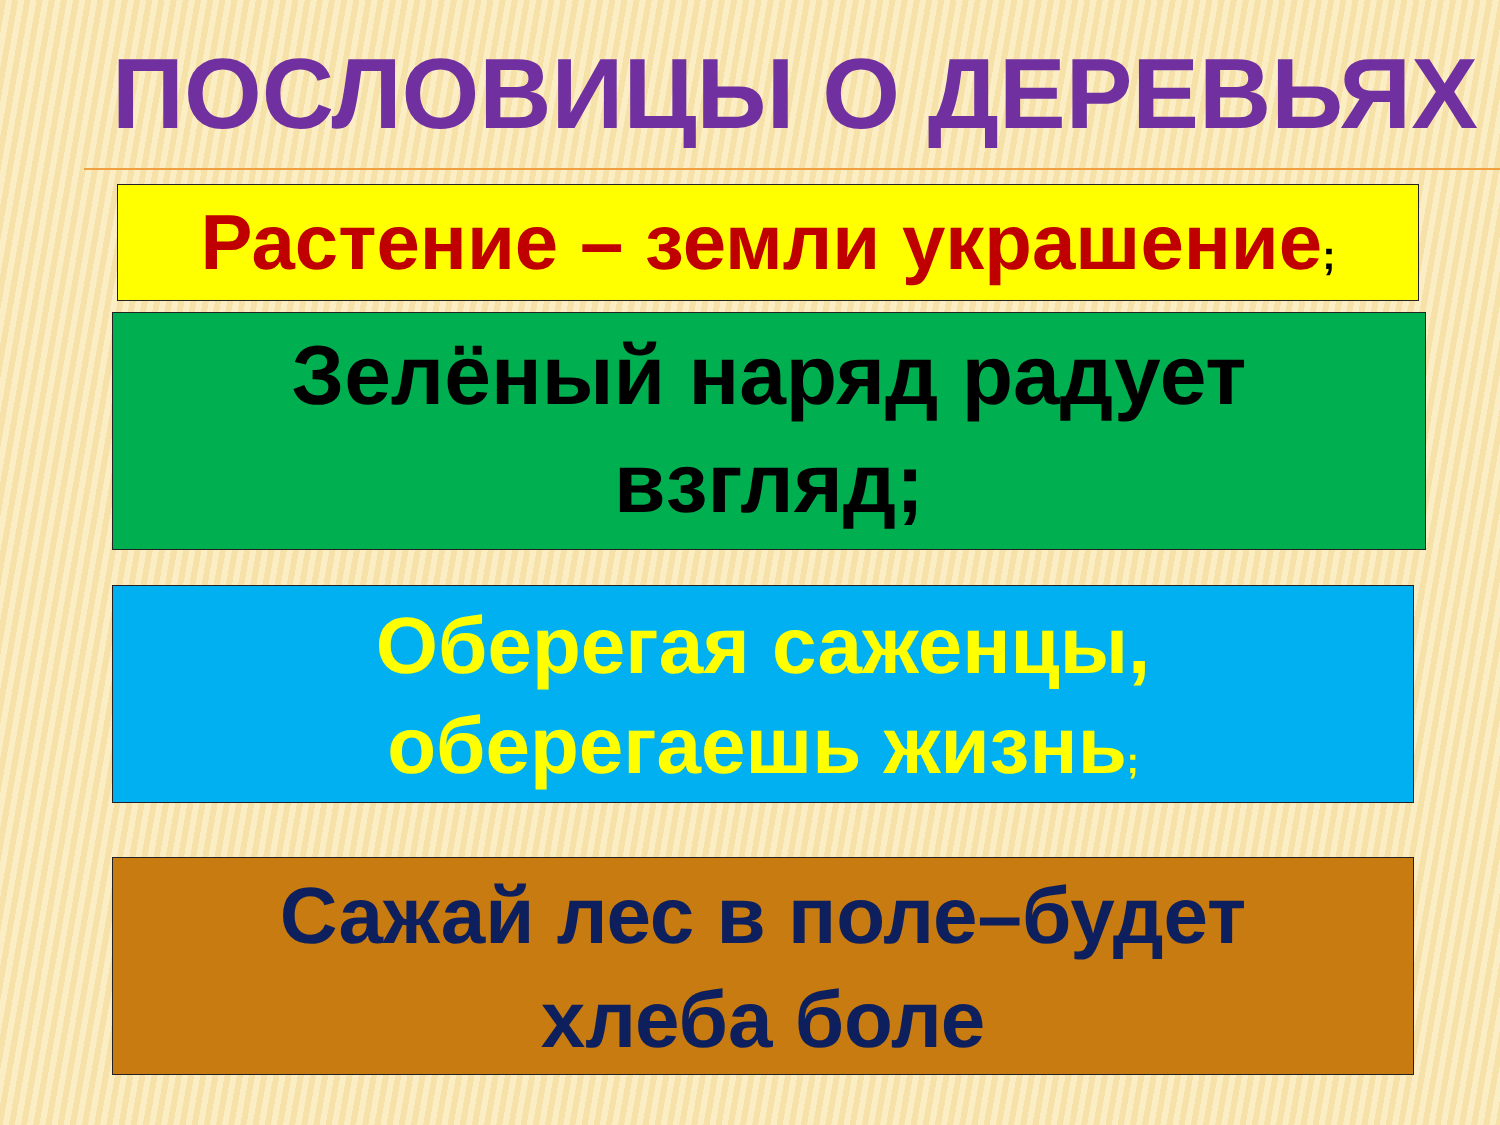ПОСЛОВИЦЫ О ДЕРЕВЬЯХ
Растение – земли украшение;
Зелёный наряд радует
взгляд;
Оберегая саженцы,
оберегаешь жизнь;
Сажай лес в поле–будет
хлеба боле